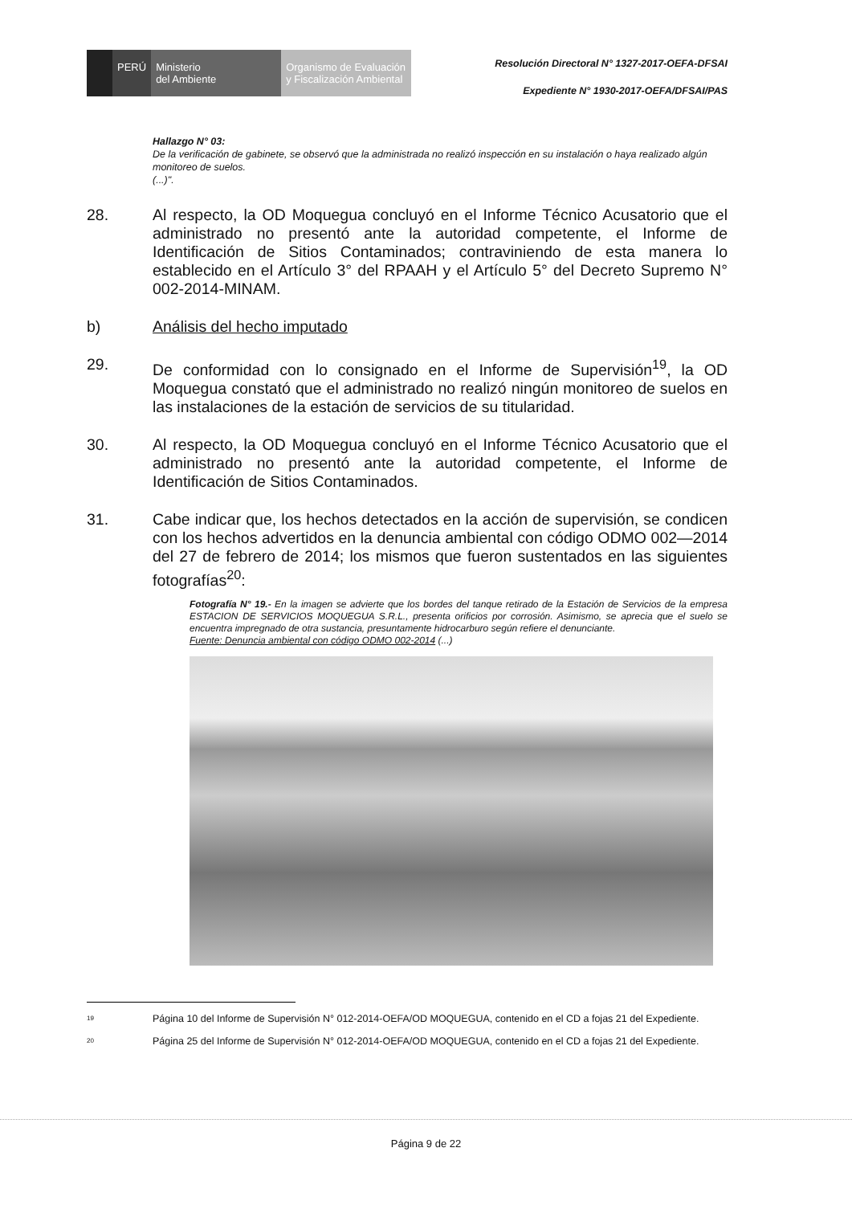PERÚ Ministerio
del Ambiente
Organismo de Evaluación y Fiscalización Ambiental
Resolución Directoral N° 1327-2017-OEFA-DFSAI
Expediente N° 1930-2017-OEFA/DFSAI/PAS
Hallazgo N° 03:
De la verificación de gabinete, se observó que la administrada no realizó inspección en su instalación o haya realizado algún monitoreo de suelos.
(...)".
28. Al respecto, la OD Moquegua concluyó en el Informe Técnico Acusatorio que el administrado no presentó ante la autoridad competente, el Informe de Identificación de Sitios Contaminados; contraviniendo de esta manera lo establecido en el Artículo 3° del RPAAH y el Artículo 5° del Decreto Supremo N° 002-2014-MINAM.
b) Análisis del hecho imputado
29. De conformidad con lo consignado en el Informe de Supervisión<sup>19</sup>, la OD Moquegua constató que el administrado no realizó ningún monitoreo de suelos en las instalaciones de la estación de servicios de su titularidad.
30. Al respecto, la OD Moquegua concluyó en el Informe Técnico Acusatorio que el administrado no presentó ante la autoridad competente, el Informe de Identificación de Sitios Contaminados.
31. Cabe indicar que, los hechos detectados en la acción de supervisión, se condicen con los hechos advertidos en la denuncia ambiental con código ODMO 002—2014 del 27 de febrero de 2014; los mismos que fueron sustentados en las siguientes fotografías<sup>20</sup>:
Fotografía N° 19.- En la imagen se advierte que los bordes del tanque retirado de la Estación de Servicios de la empresa ESTACION DE SERVICIOS MOQUEGUA S.R.L., presenta orificios por corrosión. Asimismo, se aprecia que el suelo se encuentra impregnado de otra sustancia, presuntamente hidrocarburo según refiere el denunciante.
Fuente: Denuncia ambiental con código ODMO 002-2014 (...)
19 Página 10 del Informe de Supervisión N° 012-2014-OEFA/OD MOQUEGUA, contenido en el CD a fojas 21 del Expediente.
20 Página 25 del Informe de Supervisión N° 012-2014-OEFA/OD MOQUEGUA, contenido en el CD a fojas 21 del Expediente.
Página 9 de 22